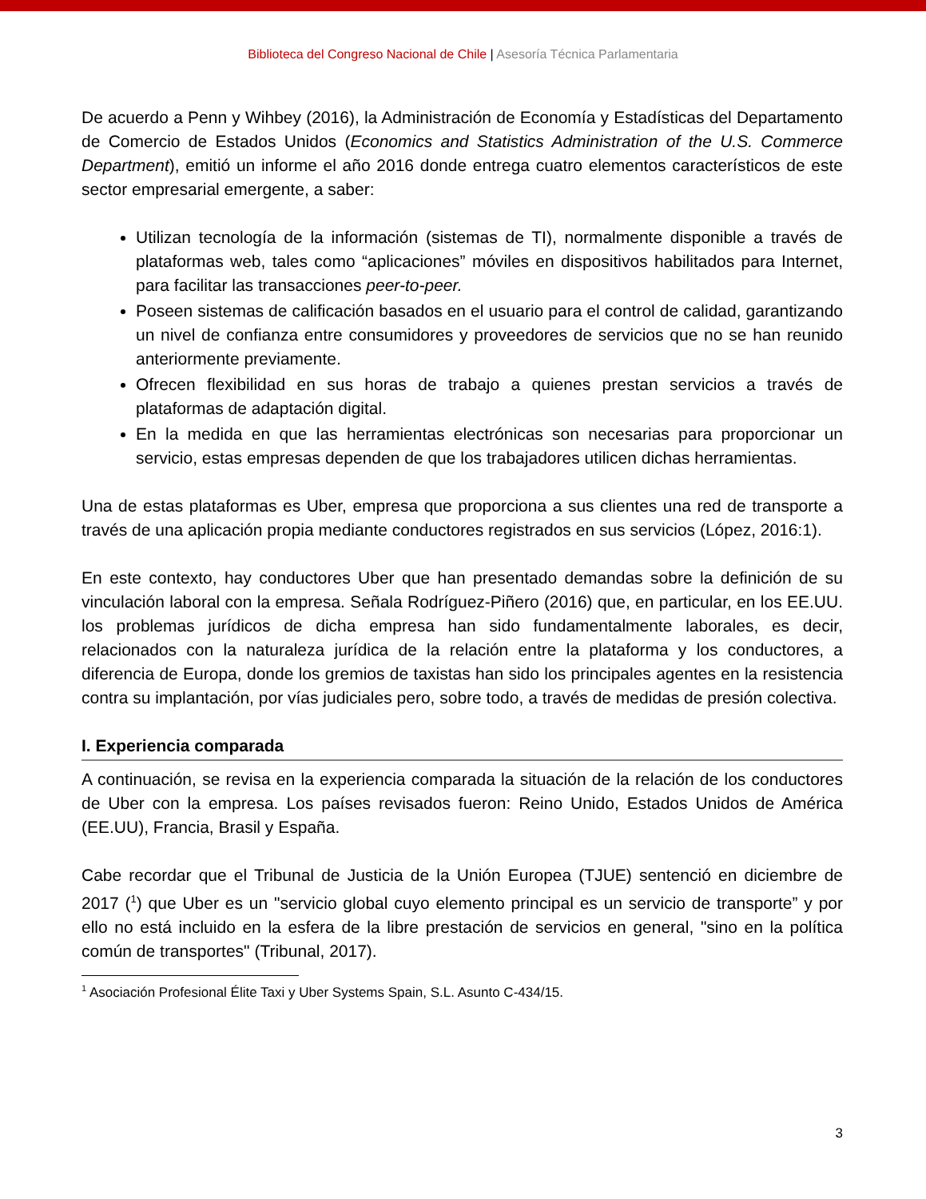Biblioteca del Congreso Nacional de Chile | Asesoría Técnica Parlamentaria
De acuerdo a Penn y Wihbey (2016), la Administración de Economía y Estadísticas del Departamento de Comercio de Estados Unidos (Economics and Statistics Administration of the U.S. Commerce Department), emitió un informe el año 2016 donde entrega cuatro elementos característicos de este sector empresarial emergente, a saber:
Utilizan tecnología de la información (sistemas de TI), normalmente disponible a través de plataformas web, tales como “aplicaciones” móviles en dispositivos habilitados para Internet, para facilitar las transacciones peer-to-peer.
Poseen sistemas de calificación basados en el usuario para el control de calidad, garantizando un nivel de confianza entre consumidores y proveedores de servicios que no se han reunido anteriormente previamente.
Ofrecen flexibilidad en sus horas de trabajo a quienes prestan servicios a través de plataformas de adaptación digital.
En la medida en que las herramientas electrónicas son necesarias para proporcionar un servicio, estas empresas dependen de que los trabajadores utilicen dichas herramientas.
Una de estas plataformas es Uber, empresa que proporciona a sus clientes una red de transporte a través de una aplicación propia mediante conductores registrados en sus servicios (López, 2016:1).
En este contexto, hay conductores Uber que han presentado demandas sobre la definición de su vinculación laboral con la empresa. Señala Rodríguez-Piñero (2016) que, en particular, en los EE.UU. los problemas jurídicos de dicha empresa han sido fundamentalmente laborales, es decir, relacionados con la naturaleza jurídica de la relación entre la plataforma y los conductores, a diferencia de Europa, donde los gremios de taxistas han sido los principales agentes en la resistencia contra su implantación, por vías judiciales pero, sobre todo, a través de medidas de presión colectiva.
I. Experiencia comparada
A continuación, se revisa en la experiencia comparada la situación de la relación de los conductores de Uber con la empresa. Los países revisados fueron: Reino Unido, Estados Unidos de América (EE.UU), Francia, Brasil y España.
Cabe recordar que el Tribunal de Justicia de la Unión Europea (TJUE) sentenció en diciembre de 2017 (<sup>1</sup>) que Uber es un "servicio global cuyo elemento principal es un servicio de transporte” y por ello no está incluido en la esfera de la libre prestación de servicios en general, "sino en la política común de transportes" (Tribunal, 2017).
<sup>1</sup> Asociación Profesional Élite Taxi y Uber Systems Spain, S.L. Asunto C-434/15.
3